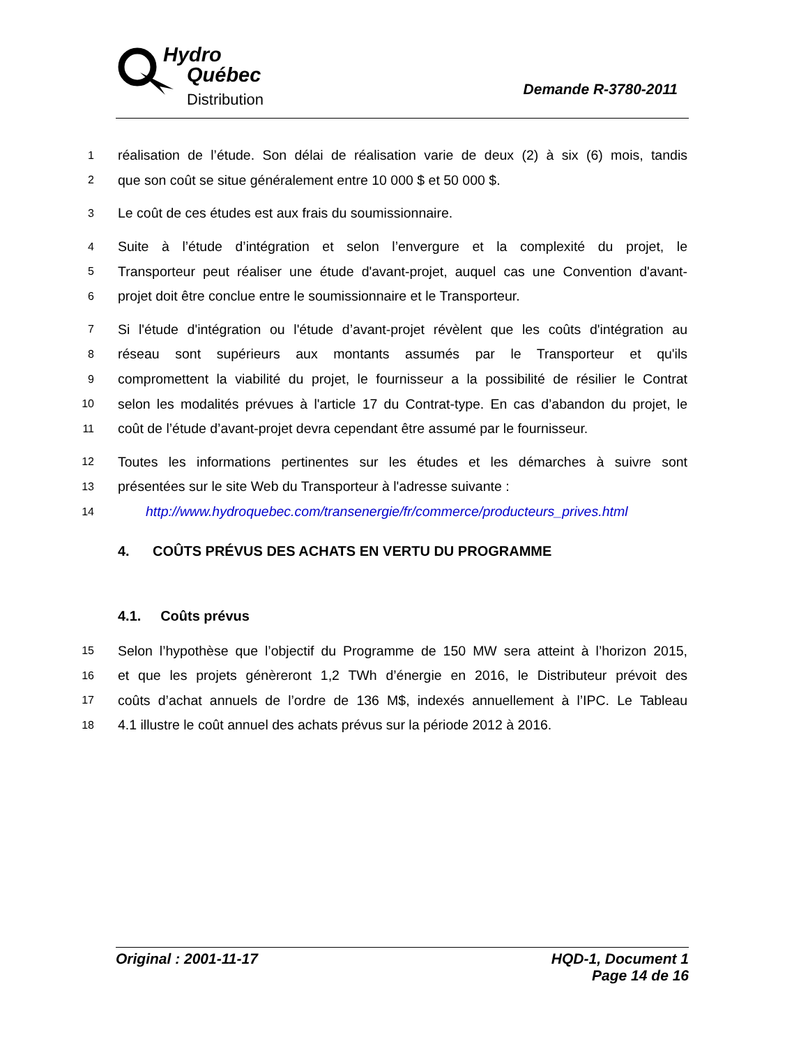Hydro
Québec
Distribution
Demande R-3780-2011
1 réalisation de l’étude. Son délai de réalisation varie de deux (2) à six (6) mois, tandis
2 que son coût se situe généralement entre 10 000 $ et 50 000 $.
3 Le coût de ces études est aux frais du soumissionnaire.
4 Suite à l’étude d’intégration et selon l’envergure et la complexité du projet, le
5 Transporteur peut réaliser une étude d'avant-projet, auquel cas une Convention d'avant-
6 projet doit être conclue entre le soumissionnaire et le Transporteur.
7 Si l'étude d'intégration ou l'étude d’avant-projet révèlent que les coûts d'intégration au
8 réseau sont supérieurs aux montants assumés par le Transporteur et qu'ils
9 compromettent la viabilité du projet, le fournisseur a la possibilité de résilier le Contrat
10 selon les modalités prévues à l'article 17 du Contrat-type. En cas d’abandon du projet, le
11 coût de l’étude d’avant-projet devra cependant être assumé par le fournisseur.
12 Toutes les informations pertinentes sur les études et les démarches à suivre sont
13 présentées sur le site Web du Transporteur à l'adresse suivante :
14 http://www.hydroquebec.com/transenergie/fr/commerce/producteurs_prives.html
4. COÛTS PRÉVUS DES ACHATS EN VERTU DU PROGRAMME
4.1. Coûts prévus
15 Selon l’hypothèse que l’objectif du Programme de 150 MW sera atteint à l’horizon 2015,
16 et que les projets génèreront 1,2 TWh d’énergie en 2016, le Distributeur prévoit des
17 coûts d’achat annuels de l’ordre de 136 M$, indexés annuellement à l’IPC. Le Tableau
18 4.1 illustre le coût annuel des achats prévus sur la période 2012 à 2016.
Original : 2001-11-17 HQD-1, Document 1
Page 14 de 16